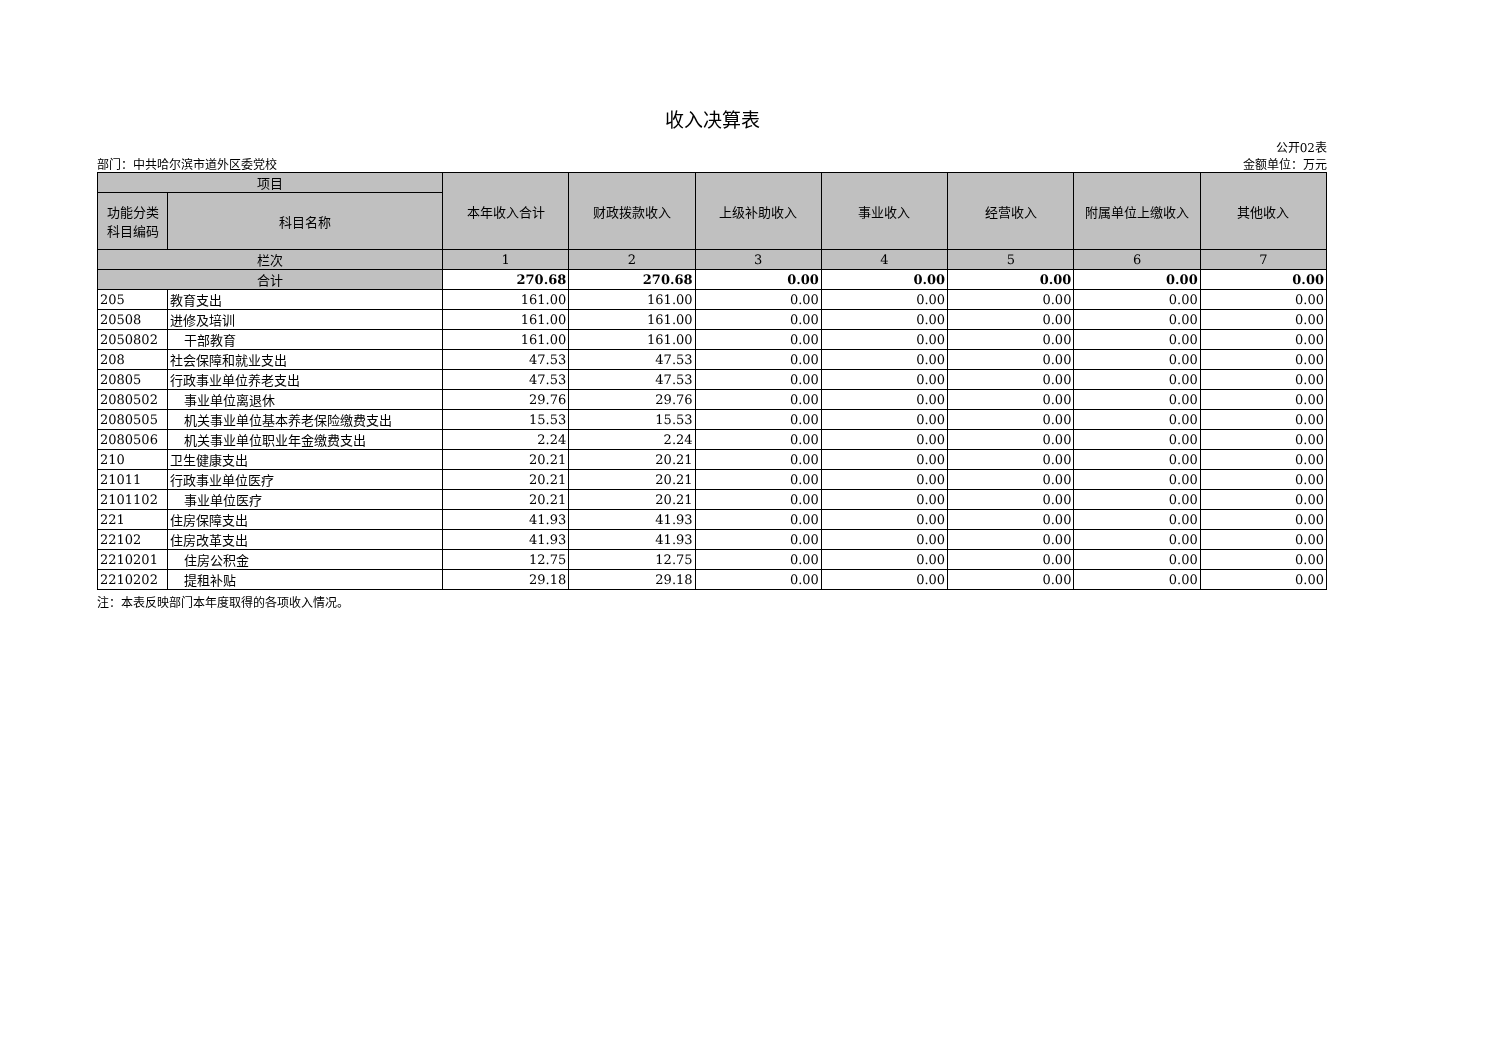收入决算表
部门：中共哈尔滨市道外区委党校
公开02表
金额单位：万元
| 项目 | | 本年收入合计 | 财政拨款收入 | 上级补助收入 | 事业收入 | 经营收入 | 附属单位上缴收入 | 其他收入 |
| --- | --- | --- | --- | --- | --- | --- | --- | --- |
| 功能分类 科目编码 | 科目名称 | | | | | | | |
| 栏次 | | 1 | 2 | 3 | 4 | 5 | 6 | 7 |
| 合计 | | 270.68 | 270.68 | 0.00 | 0.00 | 0.00 | 0.00 | 0.00 |
| 205 | 教育支出 | 161.00 | 161.00 | 0.00 | 0.00 | 0.00 | 0.00 | 0.00 |
| 20508 | 进修及培训 | 161.00 | 161.00 | 0.00 | 0.00 | 0.00 | 0.00 | 0.00 |
| 2050802 | 干部教育 | 161.00 | 161.00 | 0.00 | 0.00 | 0.00 | 0.00 | 0.00 |
| 208 | 社会保障和就业支出 | 47.53 | 47.53 | 0.00 | 0.00 | 0.00 | 0.00 | 0.00 |
| 20805 | 行政事业单位养老支出 | 47.53 | 47.53 | 0.00 | 0.00 | 0.00 | 0.00 | 0.00 |
| 2080502 | 事业单位离退休 | 29.76 | 29.76 | 0.00 | 0.00 | 0.00 | 0.00 | 0.00 |
| 2080505 | 机关事业单位基本养老保险缴费支出 | 15.53 | 15.53 | 0.00 | 0.00 | 0.00 | 0.00 | 0.00 |
| 2080506 | 机关事业单位职业年金缴费支出 | 2.24 | 2.24 | 0.00 | 0.00 | 0.00 | 0.00 | 0.00 |
| 210 | 卫生健康支出 | 20.21 | 20.21 | 0.00 | 0.00 | 0.00 | 0.00 | 0.00 |
| 21011 | 行政事业单位医疗 | 20.21 | 20.21 | 0.00 | 0.00 | 0.00 | 0.00 | 0.00 |
| 2101102 | 事业单位医疗 | 20.21 | 20.21 | 0.00 | 0.00 | 0.00 | 0.00 | 0.00 |
| 221 | 住房保障支出 | 41.93 | 41.93 | 0.00 | 0.00 | 0.00 | 0.00 | 0.00 |
| 22102 | 住房改革支出 | 41.93 | 41.93 | 0.00 | 0.00 | 0.00 | 0.00 | 0.00 |
| 2210201 | 住房公积金 | 12.75 | 12.75 | 0.00 | 0.00 | 0.00 | 0.00 | 0.00 |
| 2210202 | 提租补贴 | 29.18 | 29.18 | 0.00 | 0.00 | 0.00 | 0.00 | 0.00 |
注：本表反映部门本年度取得的各项收入情况。